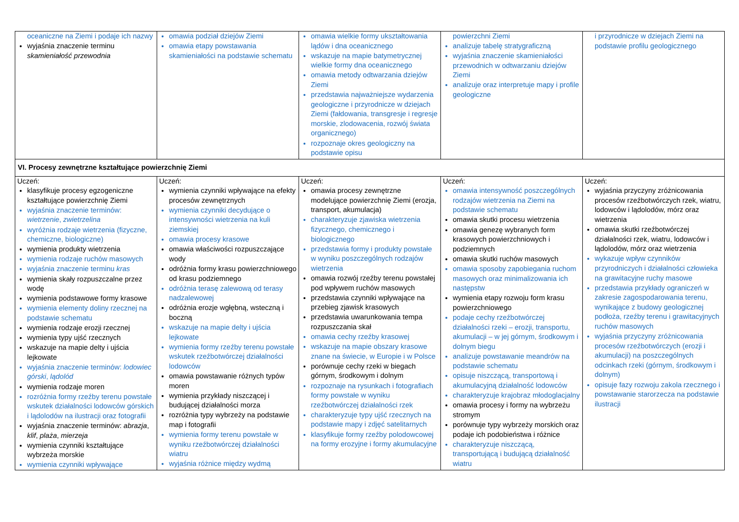| oceaniczne na Ziemi i podaje ich nazwy wyjaśnia znaczenie terminu skamieniałość przewodnia | omawia podział dziejów Ziemi omawia etapy powstawania skamieniałości na podstawie schematu | omawia wielkie formy ukształtowania lądów i dna oceanicznego wskazuje na mapie batymetrycznej wielkie formy dna oceanicznego omawia metody odtwarzania dziejów Ziemi przedstawia najważniejsze wydarzenia geologiczne i przyrodnicze w dziejach Ziemi (fałdowania, transgresje i regresje morskie, zlodowacenia, rozwój świata organicznego) rozpoznaje okres geologiczny na podstawie opisu | powierzchni Ziemi analizuje tabelę stratygraficzną wyjaśnia znaczenie skamieniałości przewodnich w odtwarzaniu dziejów Ziemi analizuje oraz interpretuje mapy i profile geologiczne | i przyrodnicze w dziejach Ziemi na podstawie profilu geologicznego |
| VI. Procesy zewnętrzne kształtujące powierzchnię Ziemi | | | | |
| Uczeń: klasyfikuje procesy egzogeniczne kształtujące powierzchnię Ziemi wyjaśnia znaczenie terminów: wietrzenie , zwietrzelina wyróżnia rodzaje wietrzenia (fizyczne, chemiczne, biologiczne) wymienia produkty wietrzenia wymienia rodzaje ruchów masowych wyjaśnia znaczenie terminu kras wymienia skały rozpuszczalne przez wodę wymienia podstawowe formy krasowe wymienia elementy doliny rzecznej na podstawie schematu wymienia rodzaje erozji rzecznej wymienia typy ujść rzecznych wskazuje na mapie delty i ujścia lejkowate wyjaśnia znaczenie terminów: lodowiec górski , lądolód wymienia rodzaje moren rozróżnia formy rzeźby terenu powstałe wskutek działalności lodowców górskich i lądolodów na ilustracji oraz fotografii wyjaśnia znaczenie terminów: abrazja , klif , plaża , mierzeja wymienia czynniki kształtujące wybrzeża morskie wymienia czynniki wpływające | Uczeń: wymienia czynniki wpływające na efekty procesów zewnętrznych wymienia czynniki decydujące o intensywności wietrzenia na kuli ziemskiej omawia procesy krasowe omawia właściwości rozpuszczające wody odróżnia formy krasu powierzchniowego od krasu podziemnego odróżnia terasę zalewową od terasy nadzalewowej odróżnia erozje wgłębną, wsteczną i boczną wskazuje na mapie delty i ujścia lejkowate wymienia formy rzeźby terenu powstałe wskutek rzeźbotwórczej działalności lodowców omawia powstawanie różnych typów moren wymienia przykłady niszczącej i budującej działalności morza rozróżnia typy wybrzeży na podstawie map i fotografii wymienia formy terenu powstałe w wyniku rzeźbotwórczej działalności wiatru wyjaśnia różnice między wydmą | Uczeń: omawia procesy zewnętrzne modelujące powierzchnię Ziemi (erozja, transport, akumulacja) charakteryzuje zjawiska wietrzenia fizycznego, chemicznego i biologicznego przedstawia formy i produkty powstałe w wyniku poszczególnych rodzajów wietrzenia omawia rozwój rzeźby terenu powstałej pod wpływem ruchów masowych przedstawia czynniki wpływające na przebieg zjawisk krasowych przedstawia uwarunkowania tempa rozpuszczania skał omawia cechy rzeźby krasowej wskazuje na mapie obszary krasowe znane na świecie, w Europie i w Polsce porównuje cechy rzeki w biegach górnym, środkowym i dolnym rozpoznaje na rysunkach i fotografiach formy powstałe w wyniku rzeźbotwórczej działalności rzek charakteryzuje typy ujść rzecznych na podstawie mapy i zdjęć satelitarnych klasyfikuje formy rzeźby polodowcowej na formy erozyjne i formy akumulacyjne | Uczeń: omawia intensywność poszczególnych rodzajów wietrzenia na Ziemi na podstawie schematu omawia skutki procesu wietrzenia omawia genezę wybranych form krasowych powierzchniowych i podziemnych omawia skutki ruchów masowych omawia sposoby zapobiegania ruchom masowych oraz minimalizowania ich następstw wymienia etapy rozwoju form krasu powierzchniowego podaje cechy rzeźbotwórczej działalności rzeki – erozji, transportu, akumulacji – w jej górnym, środkowym i dolnym biegu analizuje powstawanie meandrów na podstawie schematu opisuje niszczącą, transportową i akumulacyjną działalność lodowców charakteryzuje krajobraz młodoglacjalny omawia procesy i formy na wybrzeżu stromym porównuje typy wybrzeży morskich oraz podaje ich podobieństwa i różnice charakteryzuje niszczącą, transportującą i budującą działalność wiatru | Uczeń: wyjaśnia przyczyny zróżnicowania procesów rzeźbotwórczych rzek, wiatru, lodowców i lądolodów, mórz oraz wietrzenia omawia skutki rzeźbotwórczej działalności rzek, wiatru, lodowców i lądolodów, mórz oraz wietrzenia wykazuje wpływ czynników przyrodniczych i działalności człowieka na grawitacyjne ruchy masowe przedstawia przykłady ograniczeń w zakresie zagospodarowania terenu, wynikające z budowy geologicznej podłoża, rzeźby terenu i grawitacyjnych ruchów masowych wyjaśnia przyczyny zróżnicowania procesów rzeźbotwórczych (erozji i akumulacji) na poszczególnych odcinkach rzeki (górnym, środkowym i dolnym) opisuje fazy rozwoju zakola rzecznego i powstawanie starorzecza na podstawie ilustracji |